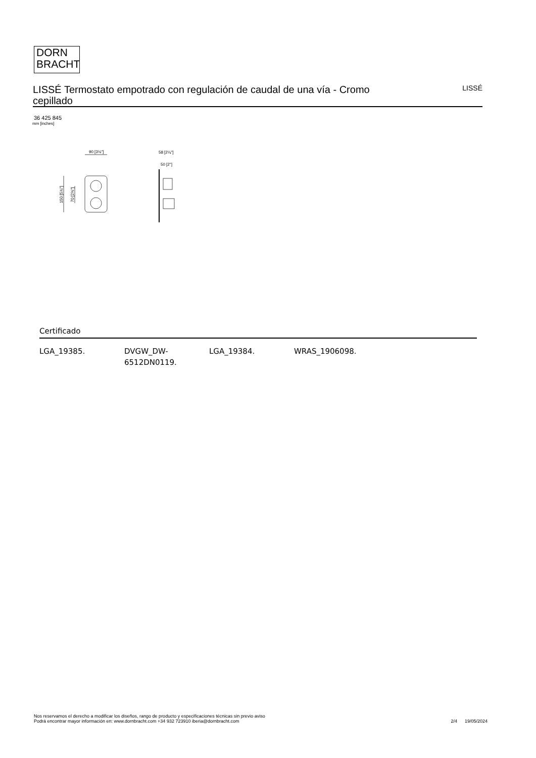DORN
BRACHT
LISSÉ Termostato empotrado con regulación de caudal de una vía - Cromo cepillado
LISSÉ
36 425 845
mm [inches]
90 [3½"]
150 [5⅞"]
70 [2¾"]
58 [2¼"]
50 [2"]
Certificado
| LGA_19385. | DVGW_DW- 6512DN0119. | LGA_19384. | WRAS_1906098. |
Nos reservamos el derecho a modificar los diseños, rango de producto y especificaciones técnicas sin previo aviso
Podrá encontrar mayor información en: www.dornbracht.com +34 932 723910 iberia@dornbracht.com
2/4 19/05/2024